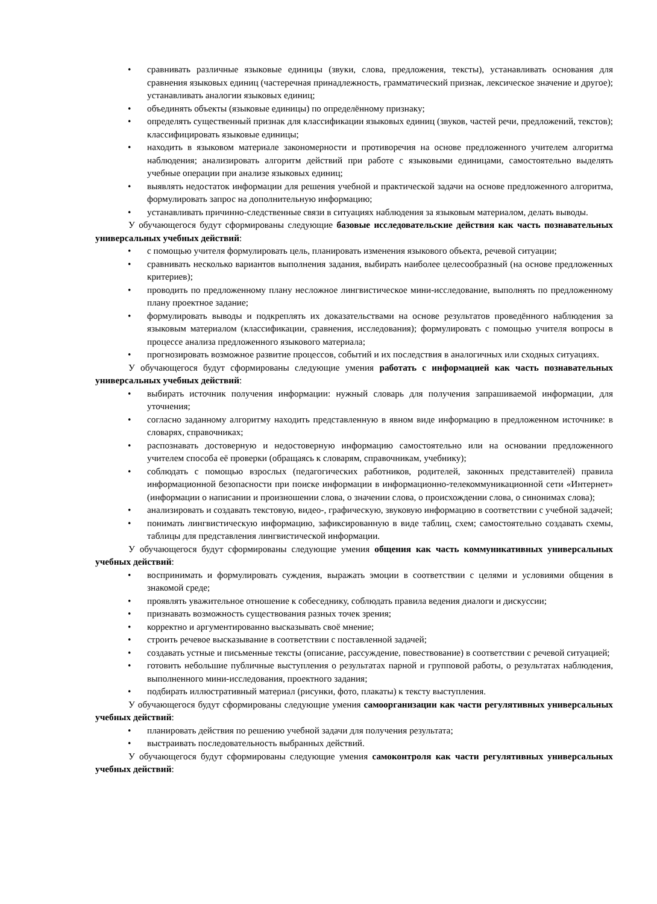• сравнивать различные языковые единицы (звуки, слова, предложения, тексты), устанавливать основания для сравнения языковых единиц (частеречная принадлежность, грамматический признак, лексическое значение и другое); устанавливать аналогии языковых единиц;
• объединять объекты (языковые единицы) по определённому признаку;
• определять существенный признак для классификации языковых единиц (звуков, частей речи, предложений, текстов); классифицировать языковые единицы;
• находить в языковом материале закономерности и противоречия на основе предложенного учителем алгоритма наблюдения; анализировать алгоритм действий при работе с языковыми единицами, самостоятельно выделять учебные операции при анализе языковых единиц;
• выявлять недостаток информации для решения учебной и практической задачи на основе предложенного алгоритма, формулировать запрос на дополнительную информацию;
• устанавливать причинно-следственные связи в ситуациях наблюдения за языковым материалом, делать выводы.
У обучающегося будут сформированы следующие базовые исследовательские действия как часть познавательных универсальных учебных действий:
• с помощью учителя формулировать цель, планировать изменения языкового объекта, речевой ситуации;
• сравнивать несколько вариантов выполнения задания, выбирать наиболее целесообразный (на основе предложенных критериев);
• проводить по предложенному плану несложное лингвистическое мини-исследование, выполнять по предложенному плану проектное задание;
• формулировать выводы и подкреплять их доказательствами на основе результатов проведённого наблюдения за языковым материалом (классификации, сравнения, исследования); формулировать с помощью учителя вопросы в процессе анализа предложенного языкового материала;
• прогнозировать возможное развитие процессов, событий и их последствия в аналогичных или сходных ситуациях.
У обучающегося будут сформированы следующие умения работать с информацией как часть познавательных универсальных учебных действий:
• выбирать источник получения информации: нужный словарь для получения запрашиваемой информации, для уточнения;
• согласно заданному алгоритму находить представленную в явном виде информацию в предложенном источнике: в словарях, справочниках;
• распознавать достоверную и недостоверную информацию самостоятельно или на основании предложенного учителем способа её проверки (обращаясь к словарям, справочникам, учебнику);
• соблюдать с помощью взрослых (педагогических работников, родителей, законных представителей) правила информационной безопасности при поиске информации в информационно-телекоммуникационной сети «Интернет» (информации о написании и произношении слова, о значении слова, о происхождении слова, о синонимах слова);
• анализировать и создавать текстовую, видео-, графическую, звуковую информацию в соответствии с учебной задачей;
• понимать лингвистическую информацию, зафиксированную в виде таблиц, схем; самостоятельно создавать схемы, таблицы для представления лингвистической информации.
У обучающегося будут сформированы следующие умения общения как часть коммуникативных универсальных учебных действий:
• воспринимать и формулировать суждения, выражать эмоции в соответствии с целями и условиями общения в знакомой среде;
• проявлять уважительное отношение к собеседнику, соблюдать правила ведения диалоги и дискуссии;
• признавать возможность существования разных точек зрения;
• корректно и аргументированно высказывать своё мнение;
• строить речевое высказывание в соответствии с поставленной задачей;
• создавать устные и письменные тексты (описание, рассуждение, повествование) в соответствии с речевой ситуацией;
• готовить небольшие публичные выступления о результатах парной и групповой работы, о результатах наблюдения, выполненного мини-исследования, проектного задания;
• подбирать иллюстративный материал (рисунки, фото, плакаты) к тексту выступления.
У обучающегося будут сформированы следующие умения самоорганизации как части регулятивных универсальных учебных действий:
• планировать действия по решению учебной задачи для получения результата;
• выстраивать последовательность выбранных действий.
У обучающегося будут сформированы следующие умения самоконтроля как части регулятивных универсальных учебных действий: